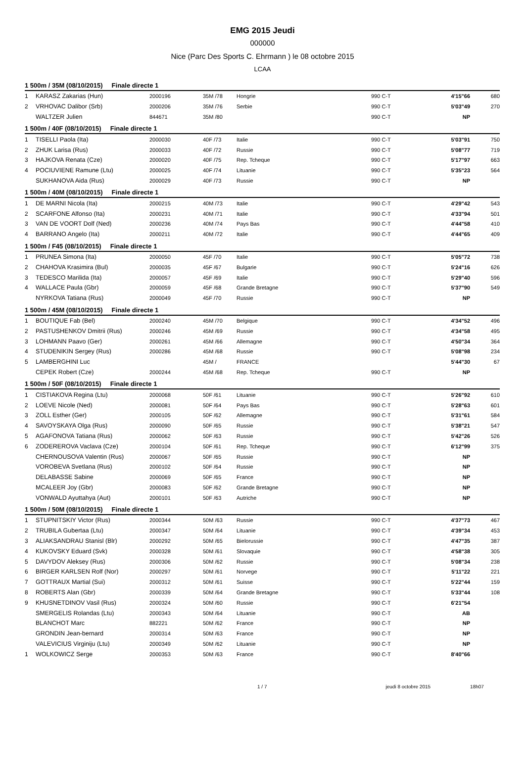EMG 2015 Jeudi
000000
Nice (Parc Des Sports C. Ehrmann ) le 08 octobre 2015
LCAA
| 1 500m / 35M (08/10/2015) Finale directe 1 | | | | | | | |
| --- | --- | --- | --- | --- | --- | --- | --- |
| 1 | KARASZ Zakarias (Hun) | 2000196 | 35M /78 | Hongrie | 990 C-T | 4'15"66 | 680 |
| 2 | VRHOVAC Dalibor (Srb) | 2000206 | 35M /76 | Serbie | 990 C-T | 5'03"49 | 270 |
| | WALTZER Julien | 844671 | 35M /80 | | 990 C-T | NP | |
| 1 500m / 40F (08/10/2015) Finale directe 1 | | | | | | | |
| 1 | TISELLI Paola (Ita) | 2000030 | 40F /73 | Italie | 990 C-T | 5'03"91 | 750 |
| 2 | ZHUK Larisa (Rus) | 2000033 | 40F /72 | Russie | 990 C-T | 5'08"77 | 719 |
| 3 | HAJKOVA Renata (Cze) | 2000020 | 40F /75 | Rep. Tcheque | 990 C-T | 5'17"97 | 663 |
| 4 | POCIUVIENE Ramune (Ltu) | 2000025 | 40F /74 | Lituanie | 990 C-T | 5'35"23 | 564 |
| | SUKHANOVA Aida (Rus) | 2000029 | 40F /73 | Russie | 990 C-T | NP | |
| 1 500m / 40M (08/10/2015) Finale directe 1 | | | | | | | |
| 1 | DE MARNI Nicola (Ita) | 2000215 | 40M /73 | Italie | 990 C-T | 4'29"42 | 543 |
| 2 | SCARFONE Alfonso (Ita) | 2000231 | 40M /71 | Italie | 990 C-T | 4'33"94 | 501 |
| 3 | VAN DE VOORT Dolf (Ned) | 2000236 | 40M /74 | Pays Bas | 990 C-T | 4'44"58 | 410 |
| 4 | BARRANO Angelo (Ita) | 2000211 | 40M /72 | Italie | 990 C-T | 4'44"65 | 409 |
| 1 500m / F45 (08/10/2015) Finale directe 1 | | | | | | | |
| 1 | PRUNEA Simona (Ita) | 2000050 | 45F /70 | Italie | 990 C-T | 5'05"72 | 738 |
| 2 | CHAHOVA Krasimira (Bul) | 2000035 | 45F /67 | Bulgarie | 990 C-T | 5'24"16 | 626 |
| 3 | TEDESCO Marilida (Ita) | 2000057 | 45F /69 | Italie | 990 C-T | 5'29"40 | 596 |
| 4 | WALLACE Paula (Gbr) | 2000059 | 45F /68 | Grande Bretagne | 990 C-T | 5'37"90 | 549 |
| | NYRKOVA Tatiana (Rus) | 2000049 | 45F /70 | Russie | 990 C-T | NP | |
| 1 500m / 45M (08/10/2015) Finale directe 1 | | | | | | | |
| 1 | BOUTIQUE Fab (Bel) | 2000240 | 45M /70 | Belgique | 990 C-T | 4'34"52 | 496 |
| 2 | PASTUSHENKOV Dmitrii (Rus) | 2000246 | 45M /69 | Russie | 990 C-T | 4'34"58 | 495 |
| 3 | LOHMANN Paavo (Ger) | 2000261 | 45M /66 | Allemagne | 990 C-T | 4'50"34 | 364 |
| 4 | STUDENIKIN Sergey (Rus) | 2000286 | 45M /68 | Russie | 990 C-T | 5'08"98 | 234 |
| 5 | LAMBERGHINI Luc | | 45M / | FRANCE | | 5'44"30 | 67 |
| | CEPEK Robert (Cze) | 2000244 | 45M /68 | Rep. Tcheque | 990 C-T | NP | |
| 1 500m / 50F (08/10/2015) Finale directe 1 | | | | | | | |
| 1 | CISTIAKOVA Regina (Ltu) | 2000068 | 50F /61 | Lituanie | 990 C-T | 5'26"92 | 610 |
| 2 | LOEVE Nicole (Ned) | 2000081 | 50F /64 | Pays Bas | 990 C-T | 5'28"63 | 601 |
| 3 | ZOLL Esther (Ger) | 2000105 | 50F /62 | Allemagne | 990 C-T | 5'31"61 | 584 |
| 4 | SAVOYSKAYA Olga (Rus) | 2000090 | 50F /65 | Russie | 990 C-T | 5'38"21 | 547 |
| 5 | AGAFONOVA Tatiana (Rus) | 2000062 | 50F /63 | Russie | 990 C-T | 5'42"26 | 526 |
| 6 | ZODEREROVA Vaclava (Cze) | 2000104 | 50F /61 | Rep. Tcheque | 990 C-T | 6'12"99 | 375 |
| | CHERNOUSOVA Valentin (Rus) | 2000067 | 50F /65 | Russie | 990 C-T | NP | |
| | VOROBEVA Svetlana (Rus) | 2000102 | 50F /64 | Russie | 990 C-T | NP | |
| | DELABASSE Sabine | 2000069 | 50F /65 | France | 990 C-T | NP | |
| | MCALEER Joy (Gbr) | 2000083 | 50F /62 | Grande Bretagne | 990 C-T | NP | |
| | VONWALD Ayuttahya (Aut) | 2000101 | 50F /63 | Autriche | 990 C-T | NP | |
| 1 500m / 50M (08/10/2015) Finale directe 1 | | | | | | | |
| 1 | STUPNITSKIY Victor (Rus) | 2000344 | 50M /63 | Russie | 990 C-T | 4'37"73 | 467 |
| 2 | TRUBILA Gubertaa (Ltu) | 2000347 | 50M /64 | Lituanie | 990 C-T | 4'39"34 | 453 |
| 3 | ALIAKSANDRAU Stanisl (Blr) | 2000292 | 50M /65 | Bielorussie | 990 C-T | 4'47"35 | 387 |
| 4 | KUKOVSKY Eduard (Svk) | 2000328 | 50M /61 | Slovaquie | 990 C-T | 4'58"38 | 305 |
| 5 | DAVYDOV Aleksey (Rus) | 2000306 | 50M /62 | Russie | 990 C-T | 5'08"34 | 238 |
| 6 | BIRGER KARLSEN Rolf (Nor) | 2000297 | 50M /61 | Norvege | 990 C-T | 5'11"22 | 221 |
| 7 | GOTTRAUX Martial (Sui) | 2000312 | 50M /61 | Suisse | 990 C-T | 5'22"44 | 159 |
| 8 | ROBERTS Alan (Gbr) | 2000339 | 50M /64 | Grande Bretagne | 990 C-T | 5'33"44 | 108 |
| 9 | KHUSNETDINOV Vasil (Rus) | 2000324 | 50M /60 | Russie | 990 C-T | 6'21"54 | |
| | SMERGELIS Rolandas (Ltu) | 2000343 | 50M /64 | Lituanie | 990 C-T | AB | |
| | BLANCHOT Marc | 882221 | 50M /62 | France | 990 C-T | NP | |
| | GRONDIN Jean-bernard | 2000314 | 50M /63 | France | 990 C-T | NP | |
| | VALEVICIUS Virginiju (Ltu) | 2000349 | 50M /62 | Lituanie | 990 C-T | NP | |
| 1 | WOLKOWICZ Serge | 2000353 | 50M /63 | France | 990 C-T | 8'40"66 | |
1 / 7 jeudi 8 octobre 2015 18h07